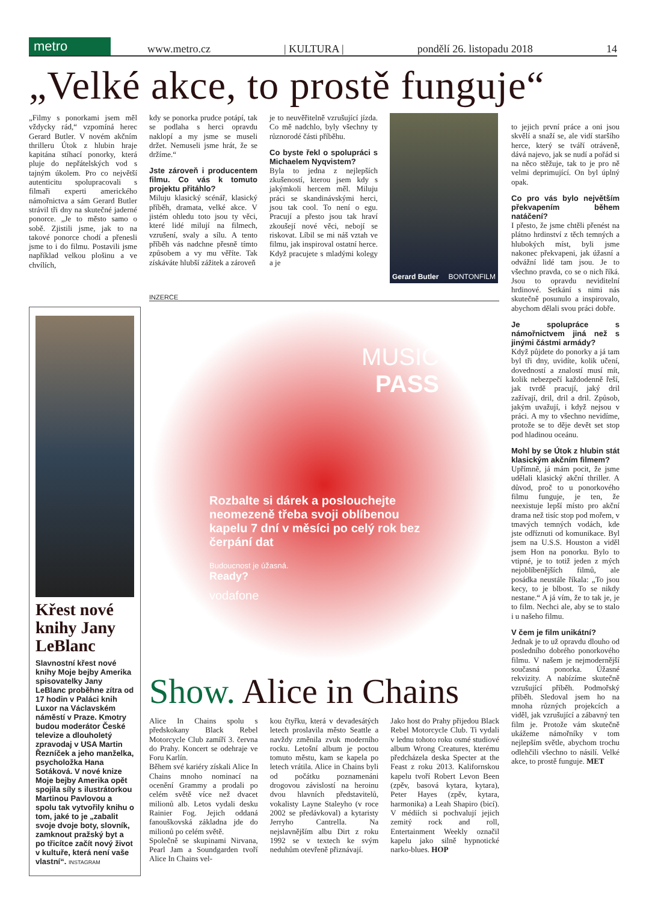metro
www.metro.cz | KULTURA | pondělí 26. listopadu 2018 14
„Velké akce, to prostě funguje“
„Filmy s ponorkami jsem měl vždycky rád,“ vzpomíná herec Gerard Butler. V novém akčním thrilleru Útok z hlubin hraje kapitána stíhací ponorky, která pluje do nepřátelských vod s tajným úkolem. Pro co největší autenticitu spolupracovali s filmaři experti amerického námořnictva a sám Gerard Butler strávil tři dny na skutečné jaderné ponorce. „Je to město samo o sobě. Zjistili jsme, jak to na takové ponorce chodí a přenesli jsme to i do filmu. Postavili jsme například velkou plošinu a ve chvílích,
kdy se ponorka prudce potápí, tak se podlaha s herci opravdu naklopí a my jsme se museli držet. Nemuseli jsme hrát, že se držíme.“
Jste zároveň i producentem filmu. Co vás k tomuto projektu přitáhlo?
Miluju klasický scénář, klasický příběh, dramata, velké akce. V jistém ohledu toto jsou ty věci, které lidé milují na filmech, vzrušení, svaly a sílu. A tento příběh vás nadchne přesně tímto způsobem a vy mu věříte. Tak získáváte hlubší zážitek a zároveň
je to neuvěřitelně vzrušující jízda. Co mě nadchlo, byly všechny ty různorodé části příběhu.
Co byste řekl o spolupráci s Michaelem Nyqvistem?
Byla to jedna z nejlepších zkušeností, kterou jsem kdy s jakýmkoli hercem měl. Miluju práci se skandinávskými herci, jsou tak cool. To není o egu. Pracují a přesto jsou tak hraví zkoušejí nové věci, nebojí se riskovat. Líbil se mi náš vztah ve filmu, jak inspiroval ostatní herce. Když pracujete s mladými kolegy a je
Gerard Butler BONTONFILM
to jejich první práce a oni jsou skvělí a snaží se, ale vidí staršího herce, který se tváří otráveně, dává najevo, jak se nudí a pořád si na něco stěžuje, tak to je pro ně velmi deprimující. On byl úplný opak.
Co pro vás bylo největším překvapením během natáčení?
I přesto, že jsme chtěli přenést na plátno hrdinství z těch temných a hlubokých míst, byli jsme nakonec překvapeni, jak úžasní a odvážní lidé tam jsou. Je to všechno pravda, co se o nich říká. Jsou to opravdu neviditelní hrdinové. Setkání s nimi nás skutečně posunulo a inspirovalo, abychom dělali svou práci dobře.
Je spolupráce s námořnictvem jiná než s jinými částmi armády?
Když půjdete do ponorky a já tam byl tři dny, uvidíte, kolik učení, dovedností a znalostí musí mít, kolik nebezpečí každodenně řeší, jak tvrdě pracují, jaký dril zažívají, dril, dril a dril. Způsob, jakým uvažují, i když nejsou v práci. A my to všechno nevidíme, protože se to děje devět set stop pod hladinou oceánu.
Mohl by se Útok z hlubin stát klasickým akčním filmem?
Upřímně, já mám pocit, že jsme udělali klasický akční thriller. A důvod, proč to u ponorkového filmu funguje, je ten, že neexistuje lepší místo pro akční drama než tisíc stop pod mořem, v tmavých temných vodách, kde jste odříznuti od komunikace. Byl jsem na U.S.S. Houston a viděl jsem Hon na ponorku. Bylo to vtipné, je to totiž jeden z mých nejoblíbenějších filmů, ale posádka neustále říkala: „To jsou kecy, to je blbost. To se nikdy nestane.“ A já vím, že to tak je, je to film. Nechci ale, aby se to stalo i u našeho filmu.
V čem je film unikátní?
Jednak je to už opravdu dlouho od posledního dobrého ponorkového filmu. V našem je nejmodernější současná ponorka. Úžasné rekvizity. A nabízíme skutečně vzrušující příběh. Podmořský příběh. Sledoval jsem ho na mnoha různých projekcích a viděl, jak vzrušující a zábavný ten film je. Protože vám skutečně ukážeme námořníky v tom nejlepším světle, abychom trochu odlehčili všechno to násilí. Velké akce, to prostě funguje. MET
INZERCE
MUSIC
PASS
Rozbalte si dárek a poslouchejte neomezeně třeba svoji oblíbenou kapelu 7 dní v měsíci po celý rok bez čerpání dat
Budoucnost je úžasná.
Ready?
vodafone
Křest nové knihy Jany LeBlanc
Slavnostní křest nové knihy Moje bejby Amerika spisovatelky Jany LeBlanc proběhne zítra od 17 hodin v Paláci knih Luxor na Václavském náměstí v Praze. Kmotry budou moderátor České televize a dlouholetý zpravodaj v USA Martin Řezníček a jeho manželka, psycholožka Hana Sotáková. V nové knize Moje bejby Amerika opět spojila síly s ilustrátorkou Martinou Pavlovou a spolu tak vytvořily knihu o tom, jaké to je „zabalit svoje dvoje boty, slovník, zamknout pražský byt a po třicítce začít nový život v kultuře, která není vaše vlastní“. INSTAGRAM
Show. Alice in Chains
Alice In Chains spolu s předskokany Black Rebel Motorcycle Club zamíří 3. června do Prahy. Koncert se odehraje ve Foru Karlín.
Během své kariéry získali Alice In Chains mnoho nominací na ocenění Grammy a prodali po celém světě více než dvacet milionů alb. Letos vydali desku Rainier Fog. Jejich oddaná fanouškovská základna jde do milionů po celém světě.
Společně se skupinami Nirvana, Pearl Jam a Soundgarden tvoří Alice In Chains vel-
kou čtyřku, která v devadesátých letech proslavila město Seattle a navždy změnila zvuk moderního rocku. Letošní album je poctou tomuto městu, kam se kapela po letech vrátila. Alice in Chains byli od počátku poznamenáni drogovou závislostí na heroinu dvou hlavních představitelů, vokalisty Layne Staleyho (v roce 2002 se předávkoval) a kytaristy Jerryho Cantrella. Na nejslavnějším albu Dirt z roku 1992 se v textech ke svým neduhům otevřeně přiznávají.
Jako host do Prahy přijedou Black Rebel Motorcycle Club. Ti vydali v lednu tohoto roku osmé studiové album Wrong Creatures, kterému předcházela deska Specter at the Feast z roku 2013. Kalifornskou kapelu tvoří Robert Levon Been (zpěv, basová kytara, kytara), Peter Hayes (zpěv, kytara, harmonika) a Leah Shapiro (bicí). V médiích si pochvalují jejich zemitý rock and roll, Entertainment Weekly označil kapelu jako silně hypnotické narko-blues. HOP